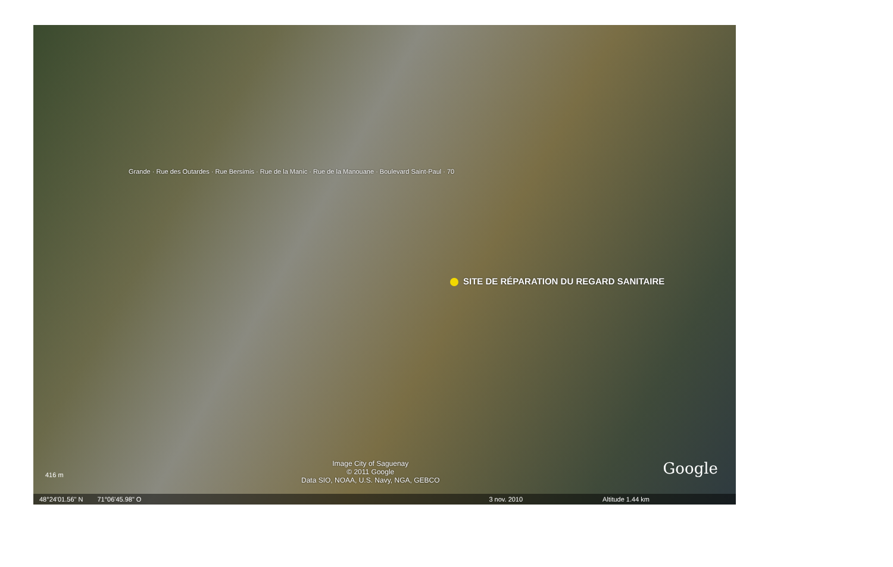Grande · Rue des Outardes · Rue Bersimis · Rue de la Manic · Rue de la Manouane · Boulevard Saint-Paul · 70
SITE DE RÉPARATION DU REGARD SANITAIRE
Image City of Saguenay
© 2011 Google
Data SIO, NOAA, U.S. Navy, NGA, GEBCO
Google 416 m
48°24'01.56" N 71°06'45.98" O 3 nov. 2010 Altitude 1.44 km